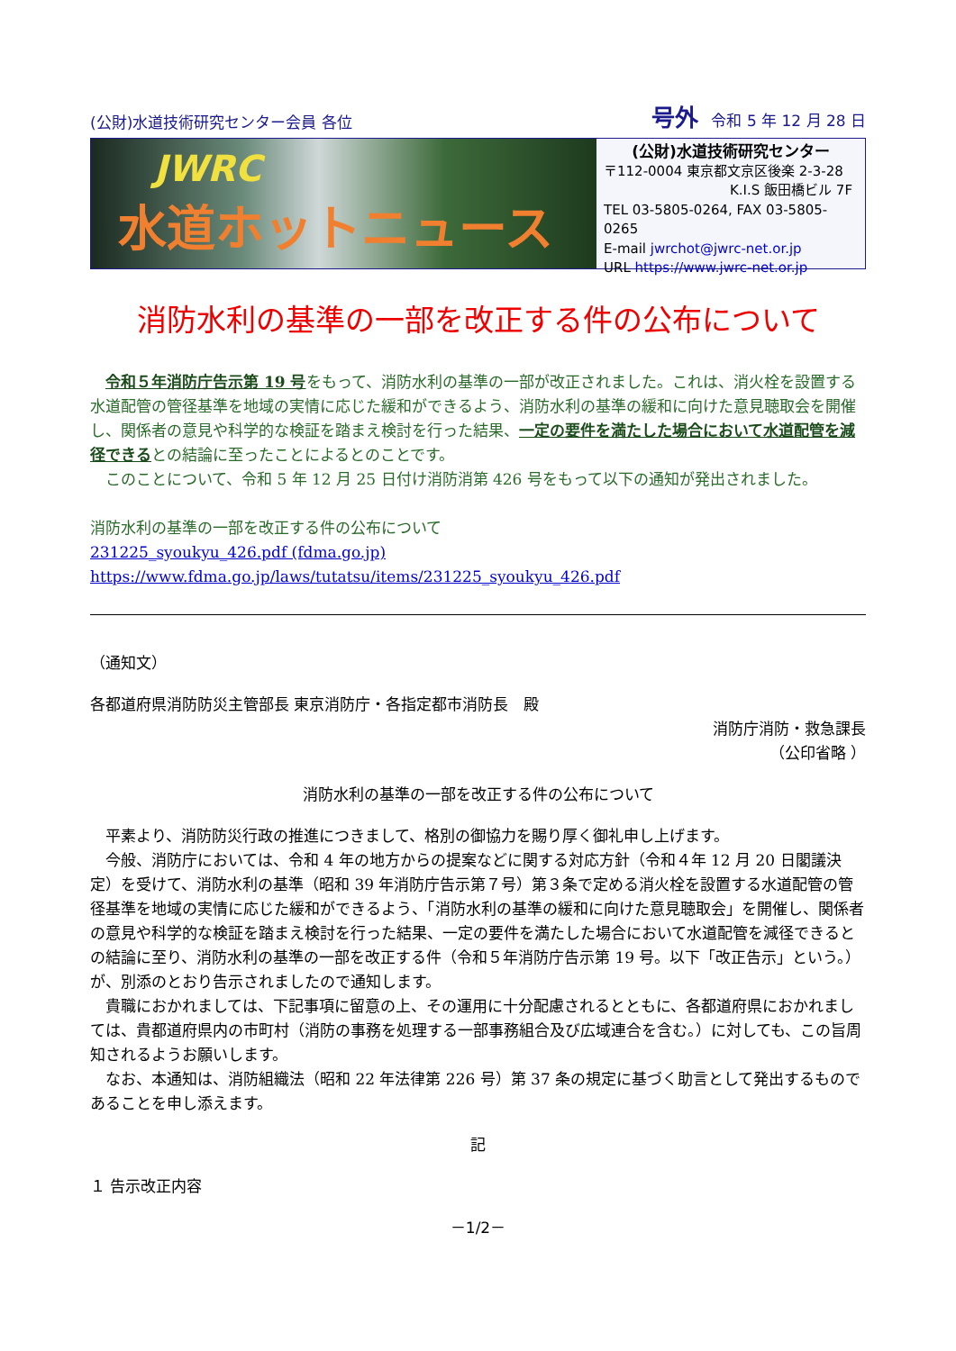(公財)水道技術研究センター会員 各位 号外 令和 5 年 12 月 28 日
JWRC
水道ホットニュース
(公財)水道技術研究センター
〒112-0004 東京都文京区後楽 2-3-28
K.I.S 飯田橋ビル 7F
TEL 03-5805-0264, FAX 03-5805-0265
E-mail jwrchot@jwrc-net.or.jp
URL https://www.jwrc-net.or.jp
消防水利の基準の一部を改正する件の公布について
　令和５年消防庁告示第 19 号をもって、消防水利の基準の一部が改正されました。これは、消火栓を設置する水道配管の管径基準を地域の実情に応じた緩和ができるよう、消防水利の基準の緩和に向けた意見聴取会を開催し、関係者の意見や科学的な検証を踏まえ検討を行った結果、一定の要件を満たした場合において水道配管を減径できるとの結論に至ったことによるとのことです。
　このことについて、令和 5 年 12 月 25 日付け消防消第 426 号をもって以下の通知が発出されました。
消防水利の基準の一部を改正する件の公布について
231225_syoukyu_426.pdf (fdma.go.jp)
https://www.fdma.go.jp/laws/tutatsu/items/231225_syoukyu_426.pdf
（通知文）
各都道府県消防防災主管部長 東京消防庁・各指定都市消防長　殿
消防庁消防・救急課長
（公印省略 ）
消防水利の基準の一部を改正する件の公布について
　平素より、消防防災行政の推進につきまして、格別の御協力を賜り厚く御礼申し上げます。
　今般、消防庁においては、令和 4 年の地方からの提案などに関する対応方針（令和４年 12 月 20 日閣議決定）を受けて、消防水利の基準（昭和 39 年消防庁告示第７号）第３条で定める消火栓を設置する水道配管の管径基準を地域の実情に応じた緩和ができるよう、「消防水利の基準の緩和に向けた意見聴取会」を開催し、関係者の意見や科学的な検証を踏まえ検討を行った結果、一定の要件を満たした場合において水道配管を減径できるとの結論に至り、消防水利の基準の一部を改正する件（令和５年消防庁告示第 19 号。以下「改正告示」という。）が、別添のとおり告示されましたので通知します。
　貴職におかれましては、下記事項に留意の上、その運用に十分配慮されるとともに、各都道府県におかれましては、貴都道府県内の市町村（消防の事務を処理する一部事務組合及び広域連合を含む。）に対しても、この旨周知されるようお願いします。
　なお、本通知は、消防組織法（昭和 22 年法律第 226 号）第 37 条の規定に基づく助言として発出するものであることを申し添えます。
記
１ 告示改正内容
－1/2－